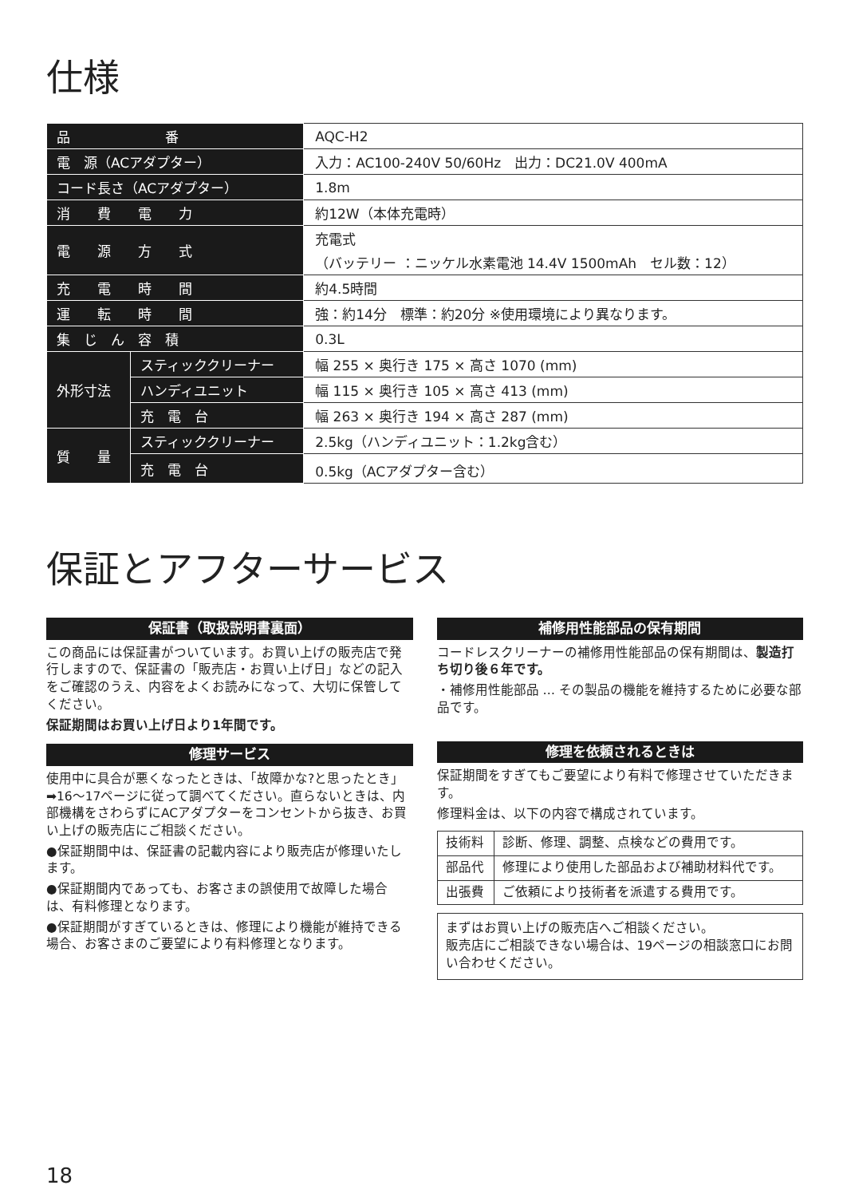仕様
| 品 番 | | AQC-H2 |
| 電 源（ACアダプター） | | 入力：AC100-240V 50/60Hz 出力：DC21.0V 400mA |
| コード長さ（ACアダプター） | | 1.8m |
| 消 費 電 力 | | 約12W（本体充電時） |
| 電 源 方 式 | | 充電式 （バッテリー ：ニッケル水素電池 14.4V 1500mAh セル数：12） |
| 充 電 時 間 | | 約4.5時間 |
| 運 転 時 間 | | 強：約14分 標準：約20分 ※使用環境により異なります。 |
| 集 じ ん 容 積 | | 0.3L |
| 外形寸法 | スティッククリーナー | 幅 255 × 奥行き 175 × 高さ 1070 (mm) |
| | ハンディユニット | 幅 115 × 奥行き 105 × 高さ 413 (mm) |
| | 充 電 台 | 幅 263 × 奥行き 194 × 高さ 287 (mm) |
| 質 量 | スティッククリーナー | 2.5kg（ハンディユニット：1.2kg含む） |
| | 充 電 台 | 0.5kg（ACアダプター含む） |
保証とアフターサービス
保証書（取扱説明書裏面）
この商品には保証書がついています。お買い上げの販売店で発行しますので、保証書の「販売店・お買い上げ日」などの記入をご確認のうえ、内容をよくお読みになって、大切に保管してください。
保証期間はお買い上げ日より1年間です。
修理サービス
使用中に具合が悪くなったときは、「故障かな?と思ったとき」➡16〜17ページに従って調べてください。直らないときは、内部機構をさわらずにACアダプターをコンセントから抜き、お買い上げの販売店にご相談ください。
●保証期間中は、保証書の記載内容により販売店が修理いたします。
●保証期間内であっても、お客さまの誤使用で故障した場合は、有料修理となります。
●保証期間がすぎているときは、修理により機能が維持できる場合、お客さまのご要望により有料修理となります。
補修用性能部品の保有期間
コードレスクリーナーの補修用性能部品の保有期間は、製造打ち切り後６年です。
・補修用性能部品 … その製品の機能を維持するために必要な部品です。
修理を依頼されるときは
保証期間をすぎてもご要望により有料で修理させていただきます。
修理料金は、以下の内容で構成されています。
| 技術料 | 診断、修理、調整、点検などの費用です。 |
| 部品代 | 修理により使用した部品および補助材料代です。 |
| 出張費 | ご依頼により技術者を派遣する費用です。 |
まずはお買い上げの販売店へご相談ください。
販売店にご相談できない場合は、19ページの相談窓口にお問い合わせください。
18